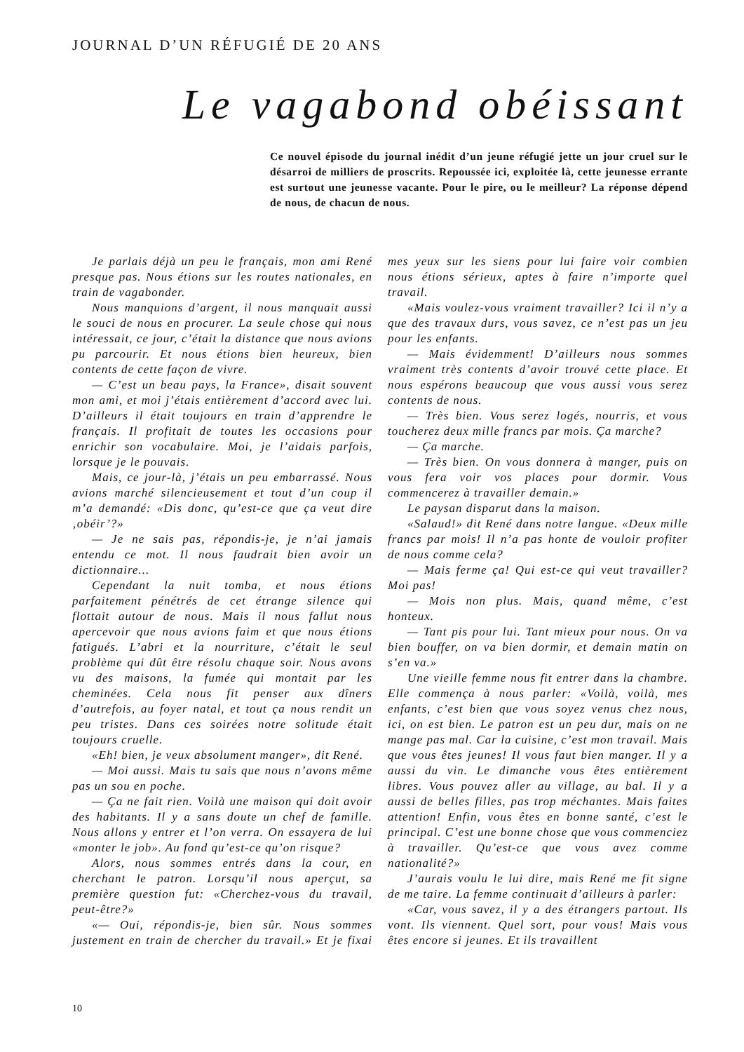JOURNAL D’UN RÉFUGIÉ DE 20 ANS
Le vagabond obéissant
Ce nouvel épisode du journal inédit d’un jeune réfugié jette un jour cruel sur le désarroi de milliers de proscrits. Repoussée ici, exploitée là, cette jeunesse errante est surtout une jeunesse vacante. Pour le pire, ou le meilleur? La réponse dépend de nous, de chacun de nous.
Je parlais déjà un peu le français, mon ami René presque pas. Nous étions sur les routes nationales, en train de vagabonder.
Nous manquions d’argent, il nous manquait aussi le souci de nous en procurer. La seule chose qui nous intéressait, ce jour, c’était la distance que nous avions pu parcourir. Et nous étions bien heureux, bien contents de cette façon de vivre.
— C’est un beau pays, la France», disait souvent mon ami, et moi j’étais entièrement d’accord avec lui. D’ailleurs il était toujours en train d’apprendre le français. Il profitait de toutes les occasions pour enrichir son vocabulaire. Moi, je l’aidais parfois, lorsque je le pouvais.
Mais, ce jour-là, j’étais un peu embarrassé. Nous avions marché silencieusement et tout d’un coup il m’a demandé: «Dis donc, qu’est-ce que ça veut dire ‚obéir’?»
— Je ne sais pas, répondis-je, je n’ai jamais entendu ce mot. Il nous faudrait bien avoir un dictionnaire...
Cependant la nuit tomba, et nous étions parfaitement pénétrés de cet étrange silence qui flottait autour de nous. Mais il nous fallut nous apercevoir que nous avions faim et que nous étions fatigués. L’abri et la nourriture, c’était le seul problème qui dût être résolu chaque soir. Nous avons vu des maisons, la fumée qui montait par les cheminées. Cela nous fit penser aux dîners d’autrefois, au foyer natal, et tout ça nous rendit un peu tristes. Dans ces soirées notre solitude était toujours cruelle.
«Eh! bien, je veux absolument manger», dit René.
— Moi aussi. Mais tu sais que nous n’avons même pas un sou en poche.
— Ça ne fait rien. Voilà une maison qui doit avoir des habitants. Il y a sans doute un chef de famille. Nous allons y entrer et l’on verra. On essayera de lui «monter le job». Au fond qu’est-ce qu’on risque?
Alors, nous sommes entrés dans la cour, en cherchant le patron. Lorsqu’il nous aperçut, sa première question fut: «Cherchez-vous du travail, peut-être?»
«— Oui, répondis-je, bien sûr. Nous sommes justement en train de chercher du travail.» Et je fixai mes yeux sur les siens pour lui faire voir combien nous étions sérieux, aptes à faire n’importe quel travail.
«Mais voulez-vous vraiment travailler? Ici il n’y a que des travaux durs, vous savez, ce n’est pas un jeu pour les enfants.
— Mais évidemment! D’ailleurs nous sommes vraiment très contents d’avoir trouvé cette place. Et nous espérons beaucoup que vous aussi vous serez contents de nous.
— Très bien. Vous serez logés, nourris, et vous toucherez deux mille francs par mois. Ça marche?
— Ça marche.
— Très bien. On vous donnera à manger, puis on vous fera voir vos places pour dormir. Vous commencerez à travailler demain.»
Le paysan disparut dans la maison.
«Salaud!» dit René dans notre langue. «Deux mille francs par mois! Il n’a pas honte de vouloir profiter de nous comme cela?
— Mais ferme ça! Qui est-ce qui veut travailler? Moi pas!
— Mois non plus. Mais, quand même, c’est honteux.
— Tant pis pour lui. Tant mieux pour nous. On va bien bouffer, on va bien dormir, et demain matin on s’en va.»
Une vieille femme nous fit entrer dans la chambre. Elle commença à nous parler: «Voilà, voilà, mes enfants, c’est bien que vous soyez venus chez nous, ici, on est bien. Le patron est un peu dur, mais on ne mange pas mal. Car la cuisine, c’est mon travail. Mais que vous êtes jeunes! Il vous faut bien manger. Il y a aussi du vin. Le dimanche vous êtes entièrement libres. Vous pouvez aller au village, au bal. Il y a aussi de belles filles, pas trop méchantes. Mais faites attention! Enfin, vous êtes en bonne santé, c’est le principal. C’est une bonne chose que vous commenciez à travailler. Qu’est-ce que vous avez comme nationalité?»
J’aurais voulu le lui dire, mais René me fit signe de me taire. La femme continuait d’ailleurs à parler:
«Car, vous savez, il y a des étrangers partout. Ils vont. Ils viennent. Quel sort, pour vous! Mais vous êtes encore si jeunes. Et ils travaillent
10